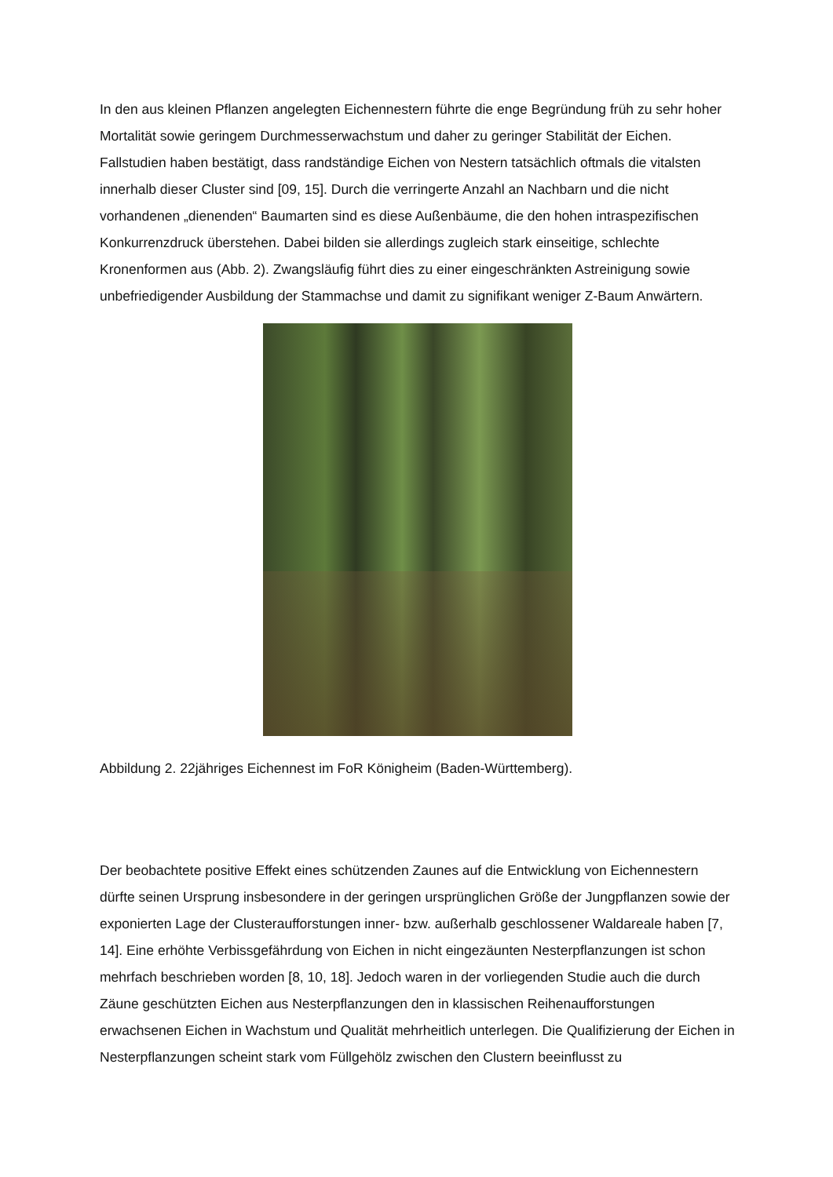In den aus kleinen Pflanzen angelegten Eichennestern führte die enge Begründung früh zu sehr hoher Mortalität sowie geringem Durchmesserwachstum und daher zu geringer Stabilität der Eichen. Fallstudien haben bestätigt, dass randständige Eichen von Nestern tatsächlich oftmals die vitalsten innerhalb dieser Cluster sind [09, 15]. Durch die verringerte Anzahl an Nachbarn und die nicht vorhandenen „dienenden“ Baumarten sind es diese Außenbäume, die den hohen intraspezifischen Konkurrenzdruck überstehen. Dabei bilden sie allerdings zugleich stark einseitige, schlechte Kronenformen aus (Abb. 2). Zwangsläufig führt dies zu einer eingeschränkten Astreinigung sowie unbefriedigender Ausbildung der Stammachse und damit zu signifikant weniger Z-Baum Anwärtern.
Abbildung 2. 22jähriges Eichennest im FoR Königheim (Baden-Württemberg).
Der beobachtete positive Effekt eines schützenden Zaunes auf die Entwicklung von Eichennestern dürfte seinen Ursprung insbesondere in der geringen ursprünglichen Größe der Jungpflanzen sowie der exponierten Lage der Clusteraufforstungen inner- bzw. außerhalb geschlossener Waldareale haben [7, 14]. Eine erhöhte Verbissgefährdung von Eichen in nicht eingezäunten Nesterpflanzungen ist schon mehrfach beschrieben worden [8, 10, 18]. Jedoch waren in der vorliegenden Studie auch die durch Zäune geschützten Eichen aus Nesterpflanzungen den in klassischen Reihenaufforstungen erwachsenen Eichen in Wachstum und Qualität mehrheitlich unterlegen. Die Qualifizierung der Eichen in Nesterpflanzungen scheint stark vom Füllgehölz zwischen den Clustern beeinflusst zu